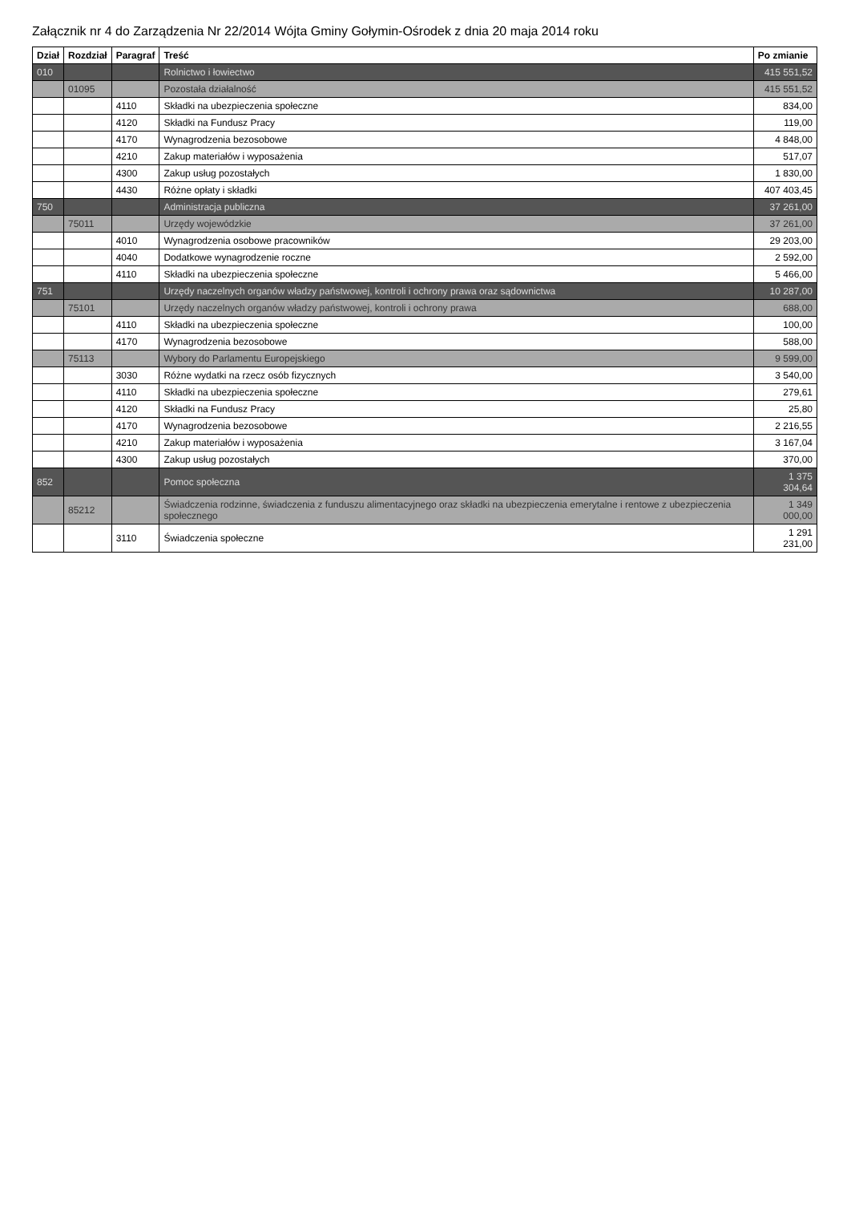Załącznik nr 4 do Zarządzenia Nr 22/2014 Wójta Gminy Gołymin-Ośrodek z dnia 20 maja 2014 roku
| Dział | Rozdział | Paragraf | Treść | Po zmianie |
| --- | --- | --- | --- | --- |
| 010 | | | Rolnictwo i łowiectwo | 415 551,52 |
| | 01095 | | Pozostała działalność | 415 551,52 |
| | | 4110 | Składki na ubezpieczenia społeczne | 834,00 |
| | | 4120 | Składki na Fundusz Pracy | 119,00 |
| | | 4170 | Wynagrodzenia bezosobowe | 4 848,00 |
| | | 4210 | Zakup materiałów i wyposażenia | 517,07 |
| | | 4300 | Zakup usług pozostałych | 1 830,00 |
| | | 4430 | Różne opłaty i składki | 407 403,45 |
| 750 | | | Administracja publiczna | 37 261,00 |
| | 75011 | | Urzędy wojewódzkie | 37 261,00 |
| | | 4010 | Wynagrodzenia osobowe pracowników | 29 203,00 |
| | | 4040 | Dodatkowe wynagrodzenie roczne | 2 592,00 |
| | | 4110 | Składki na ubezpieczenia społeczne | 5 466,00 |
| 751 | | | Urzędy naczelnych organów władzy państwowej, kontroli i ochrony prawa oraz sądownictwa | 10 287,00 |
| | 75101 | | Urzędy naczelnych organów władzy państwowej, kontroli i ochrony prawa | 688,00 |
| | | 4110 | Składki na ubezpieczenia społeczne | 100,00 |
| | | 4170 | Wynagrodzenia bezosobowe | 588,00 |
| | 75113 | | Wybory do Parlamentu Europejskiego | 9 599,00 |
| | | 3030 | Różne wydatki na rzecz osób fizycznych | 3 540,00 |
| | | 4110 | Składki na ubezpieczenia społeczne | 279,61 |
| | | 4120 | Składki na Fundusz Pracy | 25,80 |
| | | 4170 | Wynagrodzenia bezosobowe | 2 216,55 |
| | | 4210 | Zakup materiałów i wyposażenia | 3 167,04 |
| | | 4300 | Zakup usług pozostałych | 370,00 |
| 852 | | | Pomoc społeczna | 1 375 304,64 |
| | 85212 | | Świadczenia rodzinne, świadczenia z funduszu alimentacyjnego oraz składki na ubezpieczenia emerytalne i rentowe z ubezpieczenia społecznego | 1 349 000,00 |
| | | 3110 | Świadczenia społeczne | 1 291 231,00 |